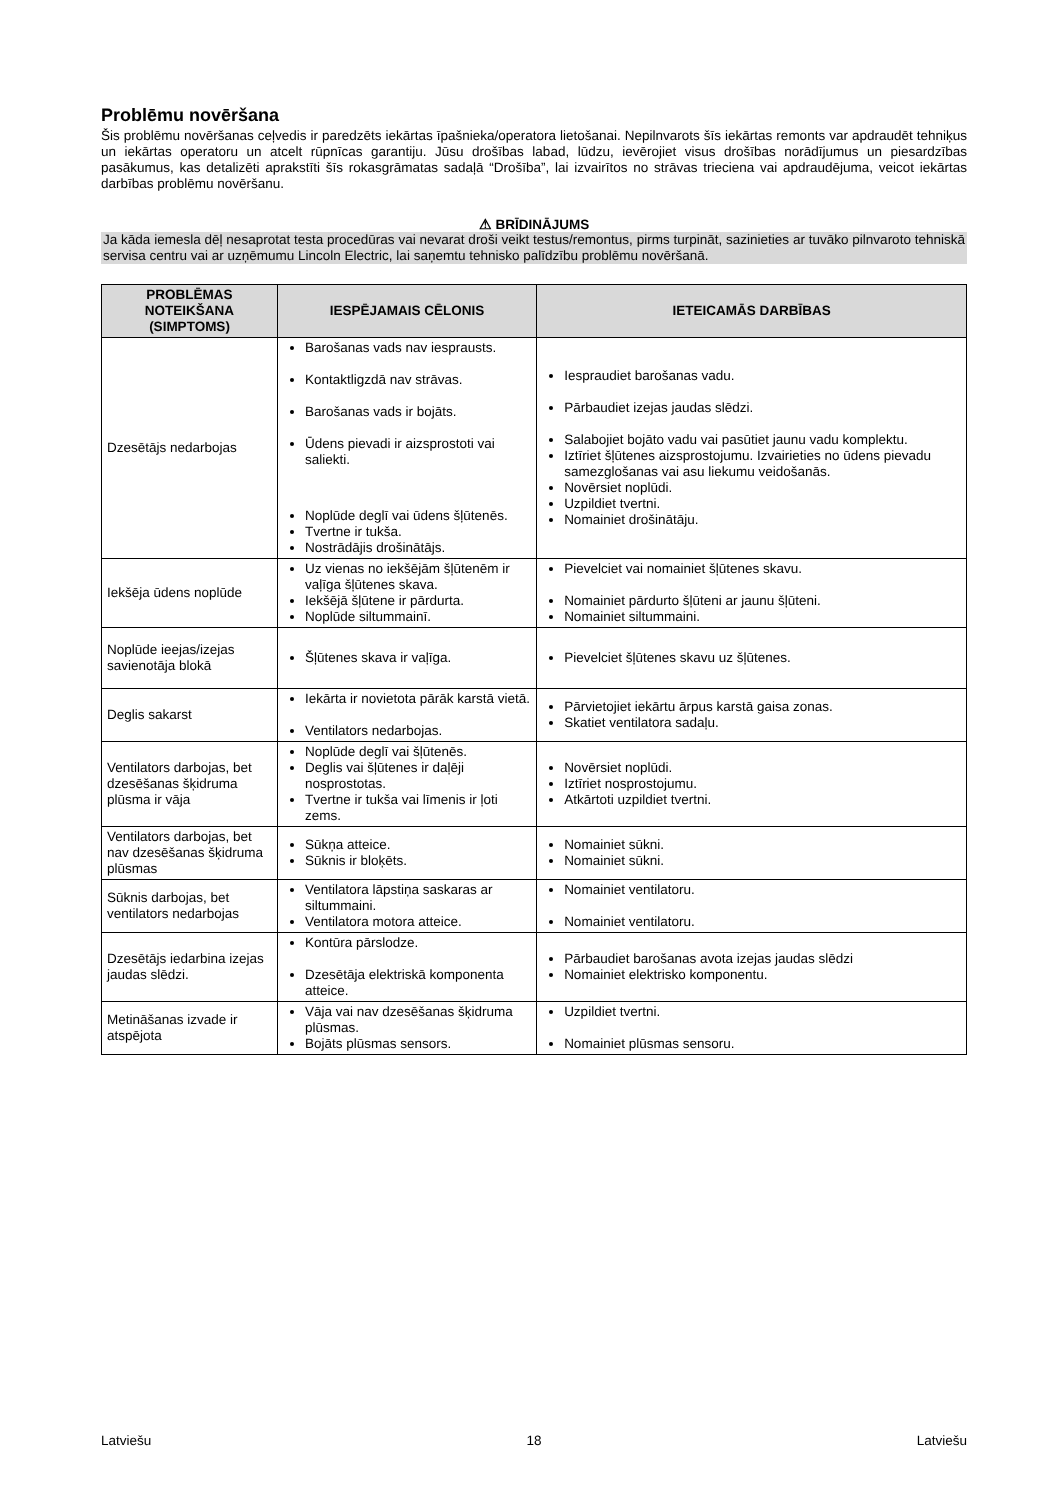Problēmu novēršana
Šis problēmu novēršanas ceļvedis ir paredzēts iekārtas īpašnieka/operatora lietošanai. Nepilnvarots šīs iekārtas remonts var apdraudēt tehniķus un iekārtas operatoru un atcelt rūpnīcas garantiju. Jūsu drošības labad, lūdzu, ievērojiet visus drošības norādījumus un piesardzības pasākumus, kas detalizēti aprakstīti šīs rokasgrāmatas sadaļā “Drošība”, lai izvairītos no strāvas trieciena vai apdraudējuma, veicot iekārtas darbības problēmu novēršanu.
⚠ BRĪDINĀJUMS
Ja kāda iemesla dēļ nesaprotat testa procedūras vai nevarat droši veikt testus/remontus, pirms turpināt, sazinieties ar tuvāko pilnvaroto tehniskā servisa centru vai ar uzņēmumu Lincoln Electric, lai saņemtu tehnisko palīdzību problēmu novēršanā.
| PROBLĒMAS NOTEIKŠANA (SIMPTOMS) | IESPĒJAMAIS CĒLONIS | IETEICAMĀS DARBĪBAS |
| --- | --- | --- |
| Dzesētājs nedarbojas | Barošanas vads nav iesprausts. Kontaktligzdā nav strāvas. Barošanas vads ir bojāts. Ūdens pievadi ir aizsprostoti vai saliekti. Noplūde deglī vai ūdens šļūtenēs. Tvertne ir tukša. Nostrādājis drošinātājs. | Iespraudiet barošanas vadu. Pārbaudiet izejas jaudas slēdzi. Salabojiet bojāto vadu vai pasūtiet jaunu vadu komplektu. Iztīriet šļūtenes aizsprostojumu. Izvairieties no ūdens pievadu samezglošanas vai asu liekumu veidošanās. Novērsiet noplūdi. Uzpildiet tvertni. Nomainiet drošinātāju. |
| Iekšēja ūdens noplūde | Uz vienas no iekšējām šļūtenēm ir vaļīga šļūtenes skava. Iekšējā šļūtene ir pārdurta. Noplūde siltummainī. | Pievelciet vai nomainiet šļūtenes skavu. Nomainiet pārdurto šļūteni ar jaunu šļūteni. Nomainiet siltummaini. |
| Noplūde ieejas/izejas savienotāja blokā | Šļūtenes skava ir vaļīga. | Pievelciet šļūtenes skavu uz šļūtenes. |
| Deglis sakarst | Iekārta ir novietota pārāk karstā vietā. Ventilators nedarbojas. | Pārvietojiet iekārtu ārpus karstā gaisa zonas. Skatiet ventilatora sadaļu. |
| Ventilators darbojas, bet dzesēšanas šķidruma plūsma ir vāja | Noplūde deglī vai šļūtenēs. Deglis vai šļūtenes ir daļēji nosprostotas. Tvertne ir tukša vai līmenis ir ļoti zems. | Novērsiet noplūdi. Iztīriet nosprostojumu. Atkārtoti uzpildiet tvertni. |
| Ventilators darbojas, bet nav dzesēšanas šķidruma plūsmas | Sūkņa atteice. Sūknis ir bloķēts. | Nomainiet sūkni. Nomainiet sūkni. |
| Sūknis darbojas, bet ventilators nedarbojas | Ventilatora lāpstiņa saskaras ar siltummaini. Ventilatora motora atteice. | Nomainiet ventilatoru. Nomainiet ventilatoru. |
| Dzesētājs iedarbina izejas jaudas slēdzi. | Kontūra pārslodze. Dzesētāja elektriskā komponenta atteice. | Pārbaudiet barošanas avota izejas jaudas slēdzi Nomainiet elektrisko komponentu. |
| Metināšanas izvade ir atspējota | Vāja vai nav dzesēšanas šķidruma plūsmas. Bojāts plūsmas sensors. | Uzpildiet tvertni. Nomainiet plūsmas sensoru. |
Latviešu 18 Latviešu